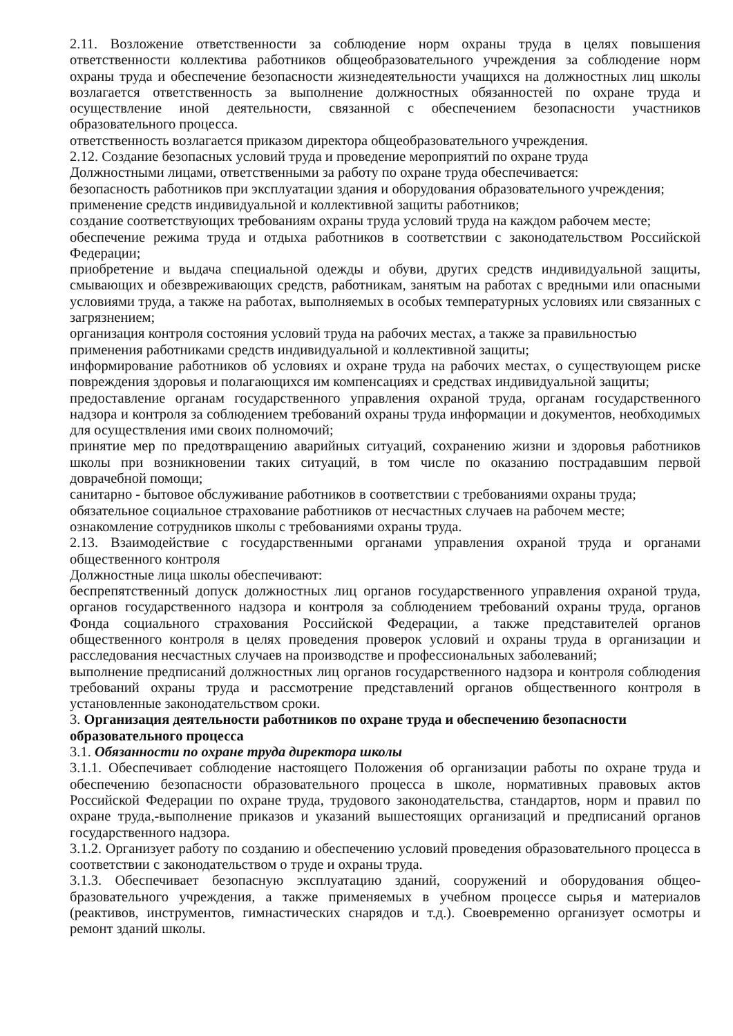2.11. Возложение ответственности за соблюдение норм охраны труда в целях повышения ответственности коллектива работников общеобразовательного учреждения за соблюдение норм охраны труда и обеспечение безопасности жизнедеятельности учащихся на должностных лиц школы возлагается ответственность за выполнение должностных обязанностей по охране труда и осуществление иной деятельности, связанной с обеспечением безопасности участников образовательного процесса.
ответственность возлагается приказом директора общеобразовательного учреждения.
2.12. Создание безопасных условий труда и проведение мероприятий по охране труда
Должностными лицами, ответственными за работу по охране труда обеспечивается:
безопасность работников при эксплуатации здания и оборудования образовательного учреждения;
применение средств индивидуальной и коллективной защиты работников;
создание соответствующих требованиям охраны труда условий труда на каждом рабочем месте;
обеспечение режима труда и отдыха работников в соответствии с законодательством Российской Федерации;
приобретение и выдача специальной одежды и обуви, других средств индивидуальной защиты, смывающих и обезвреживающих средств, работникам, занятым на работах с вредными или опасными условиями труда, а также на работах, выполняемых в особых температурных условиях или связанных с загрязнением;
организация контроля состояния условий труда на рабочих местах, а также за правильностью применения работниками средств индивидуальной и коллективной защиты;
информирование работников об условиях и охране труда на рабочих местах, о существующем риске повреждения здоровья и полагающихся им компенсациях и средствах индивидуальной защиты;
предоставление органам государственного управления охраной труда, органам государственного надзора и контроля за соблюдением требований охраны труда информации и документов, необходимых для осуществления ими своих полномочий;
принятие мер по предотвращению аварийных ситуаций, сохранению жизни и здоровья работников школы при возникновении таких ситуаций, в том числе по оказанию пострадавшим первой доврачебной помощи;
санитарно - бытовое обслуживание работников в соответствии с требованиями охраны труда;
обязательное социальное страхование работников от несчастных случаев на рабочем месте;
ознакомление сотрудников школы с требованиями охраны труда.
2.13. Взаимодействие с государственными органами управления охраной труда и органами общественного контроля
Должностные лица школы обеспечивают:
беспрепятственный допуск должностных лиц органов государственного управления охраной труда, органов государственного надзора и контроля за соблюдением требований охраны труда, органов Фонда социального страхования Российской Федерации, а также представителей органов общественного контроля в целях проведения проверок условий и охраны труда в организации и расследования несчастных случаев на производстве и профессиональных заболеваний;
выполнение предписаний должностных лиц органов государственного надзора и контроля соблюдения требований охраны труда и рассмотрение представлений органов общественного контроля в установленные законодательством сроки.
3. Организация деятельности работников по охране труда и обеспечению безопасности образовательного процесса
3.1. Обязанности по охране труда директора школы
3.1.1. Обеспечивает соблюдение настоящего Положения об организации работы по охране труда и обеспечению безопасности образовательного процесса в школе, нормативных правовых актов Российской Федерации по охране труда, трудового законодательства, стандартов, норм и правил по охране труда,-выполнение приказов и указаний вышестоящих организаций и предписаний органов государственного надзора.
3.1.2. Организует работу по созданию и обеспечению условий проведения образовательного процесса в соответствии с законодательством о труде и охраны труда.
3.1.3. Обеспечивает безопасную эксплуатацию зданий, сооружений и оборудования общео-бразовательного учреждения, а также применяемых в учебном процессе сырья и материалов (реактивов, инструментов, гимнастических снарядов и т.д.). Своевременно организует осмотры и ремонт зданий школы.